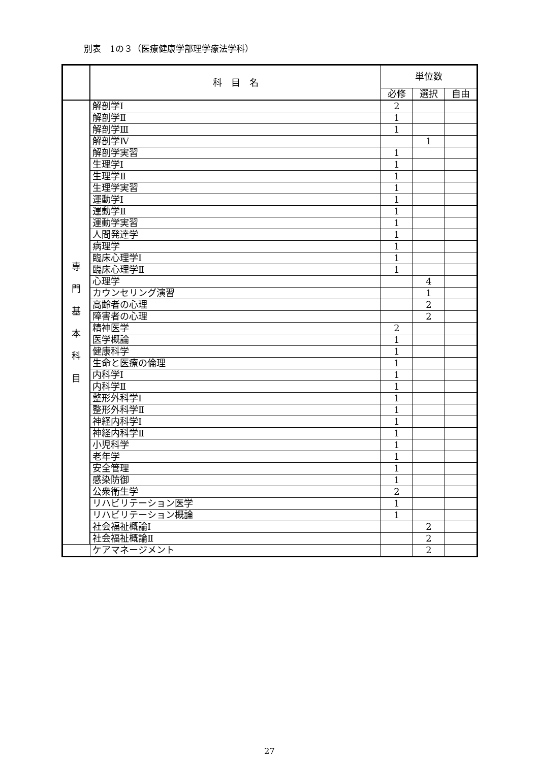別表　1の３（医療健康学部理学療法学科）
| | 科 目 名 | 単位数 | | |
| --- | --- | --- | --- | --- |
| | | 必修 | 選択 | 自由 |
| 専 門 基 本 科 目 | 解剖学Ⅰ | 2 | | |
| | 解剖学Ⅱ | 1 | | |
| | 解剖学Ⅲ | 1 | | |
| | 解剖学Ⅳ | | 1 | |
| | 解剖学実習 | 1 | | |
| | 生理学Ⅰ | 1 | | |
| | 生理学Ⅱ | 1 | | |
| | 生理学実習 | 1 | | |
| | 運動学Ⅰ | 1 | | |
| | 運動学Ⅱ | 1 | | |
| | 運動学実習 | 1 | | |
| | 人間発達学 | 1 | | |
| | 病理学 | 1 | | |
| | 臨床心理学Ⅰ | 1 | | |
| | 臨床心理学Ⅱ | 1 | | |
| | 心理学 | | 4 | |
| | カウンセリング演習 | | 1 | |
| | 高齢者の心理 | | 2 | |
| | 障害者の心理 | | 2 | |
| | 精神医学 | 2 | | |
| | 医学概論 | 1 | | |
| | 健康科学 | 1 | | |
| | 生命と医療の倫理 | 1 | | |
| | 内科学Ⅰ | 1 | | |
| | 内科学Ⅱ | 1 | | |
| | 整形外科学Ⅰ | 1 | | |
| | 整形外科学Ⅱ | 1 | | |
| | 神経内科学Ⅰ | 1 | | |
| | 神経内科学Ⅱ | 1 | | |
| | 小児科学 | 1 | | |
| | 老年学 | 1 | | |
| | 安全管理 | 1 | | |
| | 感染防御 | 1 | | |
| | 公衆衛生学 | 2 | | |
| | リハビリテーション医学 | 1 | | |
| | リハビリテーション概論 | 1 | | |
| | 社会福祉概論Ⅰ | | 2 | |
| | 社会福祉概論Ⅱ | | 2 | |
| | ケアマネージメント | | 2 | |
27